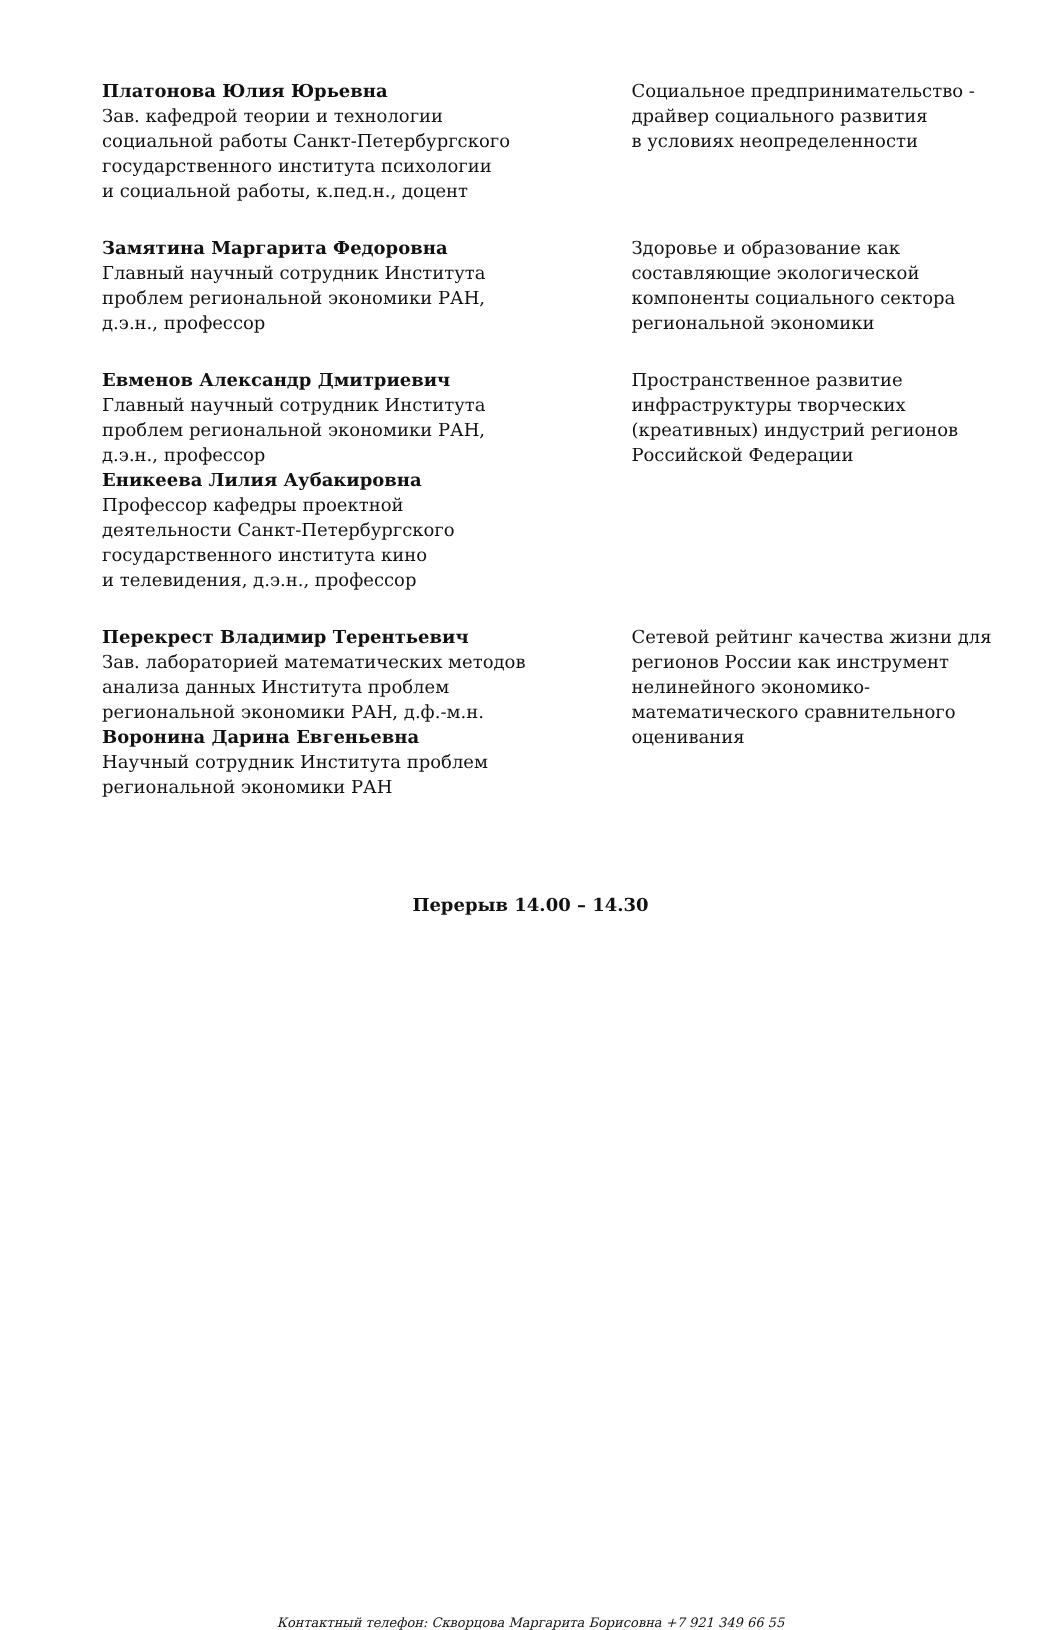Платонова Юлия Юрьевна
Зав. кафедрой теории и технологии
социальной работы Санкт-Петербургского
государственного института психологии
и социальной работы, к.пед.н., доцент
Социальное предпринимательство -
драйвер социального развития
в условиях неопределенности
Замятина Маргарита Федоровна
Главный научный сотрудник Института
проблем региональной экономики РАН,
д.э.н., профессор
Здоровье и образование как
составляющие экологической
компоненты социального сектора
региональной экономики
Евменов Александр Дмитриевич
Главный научный сотрудник Института
проблем региональной экономики РАН,
д.э.н., профессор
Еникеева Лилия Аубакировна
Профессор кафедры проектной
деятельности Санкт-Петербургского
государственного института кино
и телевидения, д.э.н., профессор
Пространственное развитие
инфраструктуры творческих
(креативных) индустрий регионов
Российской Федерации
Перекрест Владимир Терентьевич
Зав. лабораторией математических методов
анализа данных Института проблем
региональной экономики РАН, д.ф.-м.н.
Воронина Дарина Евгеньевна
Научный сотрудник Института проблем
региональной экономики РАН
Сетевой рейтинг качества жизни для
регионов России как инструмент
нелинейного экономико-
математического сравнительного
оценивания
Перерыв 14.00 – 14.30
Контактный телефон: Скворцова Маргарита Борисовна +7 921 349 66 55